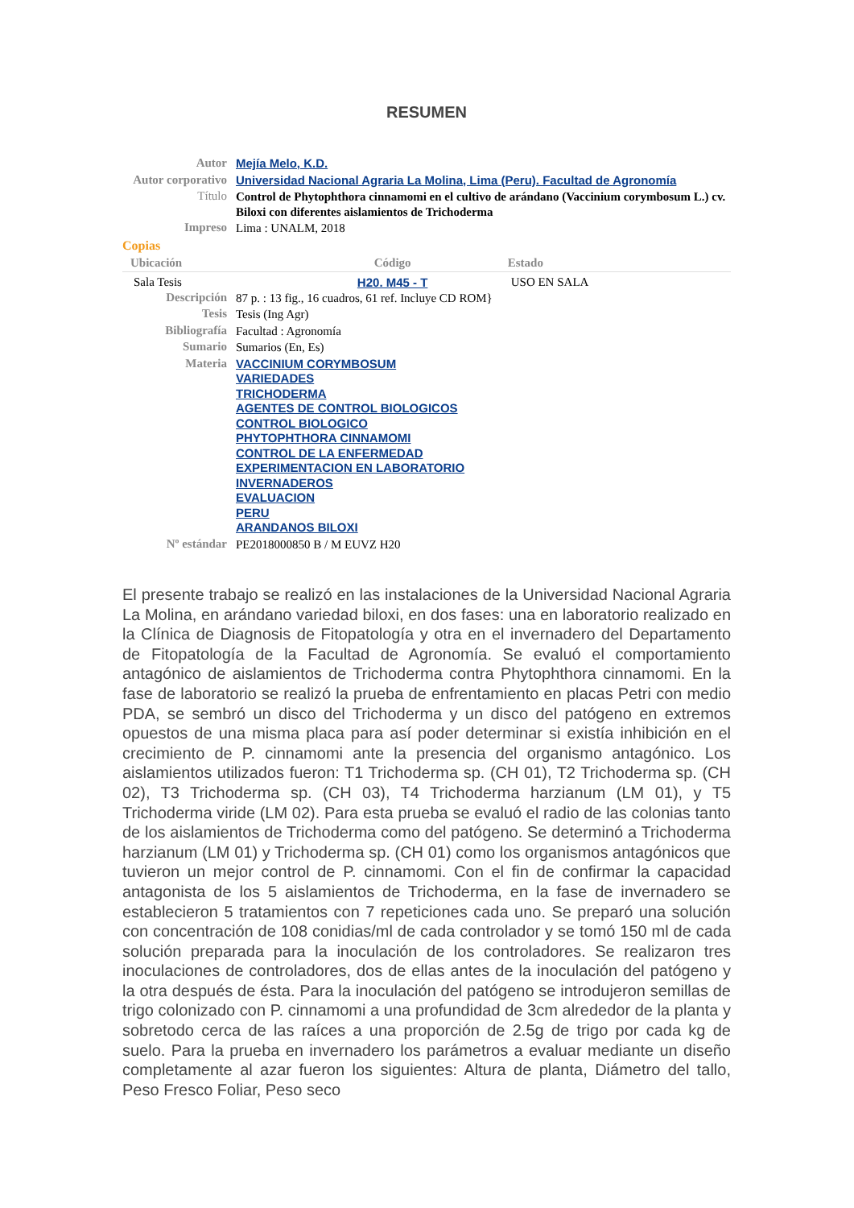RESUMEN
| Autor | Mejía Melo, K.D. |
| Autor corporativo | Universidad Nacional Agraria La Molina, Lima (Peru). Facultad de Agronomía |
| Título | Control de Phytophthora cinnamomi en el cultivo de arándano (Vaccinium corymbosum L.) cv. Biloxi con diferentes aislamientos de Trichoderma |
| Impreso | Lima : UNALM, 2018 |
Copias
| Ubicación | Código | Estado |
| --- | --- | --- |
| Sala Tesis | H20. M45 - T | USO EN SALA |
| Descripción | 87 p. : 13 fig., 16 cuadros, 61 ref. Incluye CD ROM} |
| Tesis | Tesis (Ing Agr) |
| Bibliografía | Facultad : Agronomía |
| Sumario | Sumarios (En, Es) |
| Materia | VACCINIUM CORYMBOSUM VARIEDADES TRICHODERMA AGENTES DE CONTROL BIOLOGICOS CONTROL BIOLOGICO PHYTOPHTHORA CINNAMOMI CONTROL DE LA ENFERMEDAD EXPERIMENTACION EN LABORATORIO INVERNADEROS EVALUACION PERU ARANDANOS BILOXI |
| Nº estándar | PE2018000850 B / M EUVZ H20 |
El presente trabajo se realizó en las instalaciones de la Universidad Nacional Agraria La Molina, en arándano variedad biloxi, en dos fases: una en laboratorio realizado en la Clínica de Diagnosis de Fitopatología y otra en el invernadero del Departamento de Fitopatología de la Facultad de Agronomía. Se evaluó el comportamiento antagónico de aislamientos de Trichoderma contra Phytophthora cinnamomi. En la fase de laboratorio se realizó la prueba de enfrentamiento en placas Petri con medio PDA, se sembró un disco del Trichoderma y un disco del patógeno en extremos opuestos de una misma placa para así poder determinar si existía inhibición en el crecimiento de P. cinnamomi ante la presencia del organismo antagónico. Los aislamientos utilizados fueron: T1 Trichoderma sp. (CH 01), T2 Trichoderma sp. (CH 02), T3 Trichoderma sp. (CH 03), T4 Trichoderma harzianum (LM 01), y T5 Trichoderma viride (LM 02). Para esta prueba se evaluó el radio de las colonias tanto de los aislamientos de Trichoderma como del patógeno. Se determinó a Trichoderma harzianum (LM 01) y Trichoderma sp. (CH 01) como los organismos antagónicos que tuvieron un mejor control de P. cinnamomi. Con el fin de confirmar la capacidad antagonista de los 5 aislamientos de Trichoderma, en la fase de invernadero se establecieron 5 tratamientos con 7 repeticiones cada uno. Se preparó una solución con concentración de 108 conidias/ml de cada controlador y se tomó 150 ml de cada solución preparada para la inoculación de los controladores. Se realizaron tres inoculaciones de controladores, dos de ellas antes de la inoculación del patógeno y la otra después de ésta. Para la inoculación del patógeno se introdujeron semillas de trigo colonizado con P. cinnamomi a una profundidad de 3cm alrededor de la planta y sobretodo cerca de las raíces a una proporción de 2.5g de trigo por cada kg de suelo. Para la prueba en invernadero los parámetros a evaluar mediante un diseño completamente al azar fueron los siguientes: Altura de planta, Diámetro del tallo, Peso Fresco Foliar, Peso seco